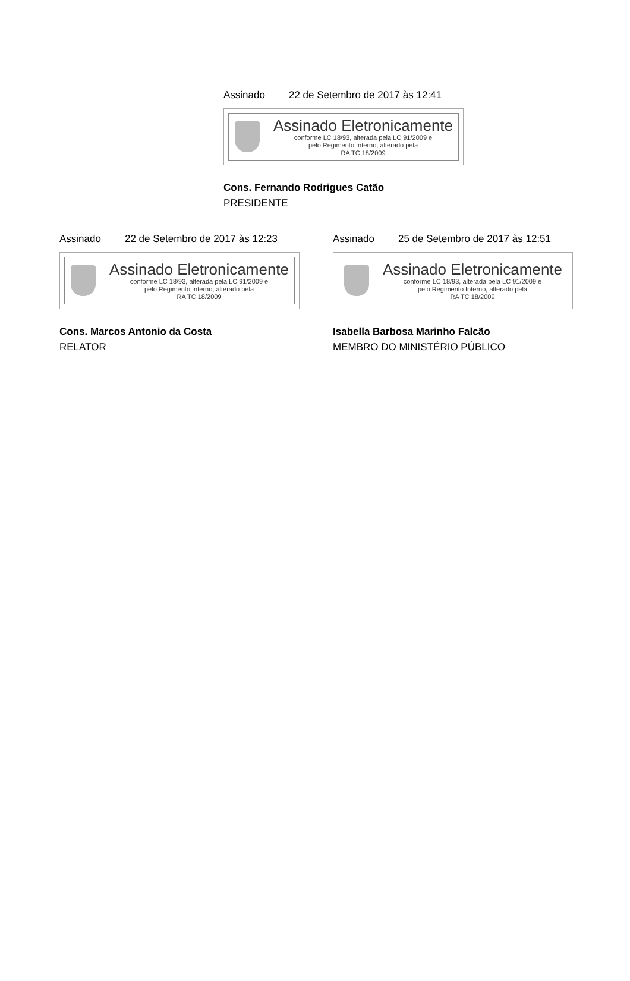Assinado 22 de Setembro de 2017 às 12:41
Assinado Eletronicamente
conforme LC 18/93, alterada pela LC 91/2009 e
pelo Regimento Interno, alterado pela
RA TC 18/2009
Cons. Fernando Rodrigues Catão
PRESIDENTE
Assinado 22 de Setembro de 2017 às 12:23
Assinado Eletronicamente
conforme LC 18/93, alterada pela LC 91/2009 e
pelo Regimento Interno, alterado pela
RA TC 18/2009
Cons. Marcos Antonio da Costa
RELATOR
Assinado 25 de Setembro de 2017 às 12:51
Assinado Eletronicamente
conforme LC 18/93, alterada pela LC 91/2009 e
pelo Regimento Interno, alterado pela
RA TC 18/2009
Isabella Barbosa Marinho Falcão
MEMBRO DO MINISTÉRIO PÚBLICO